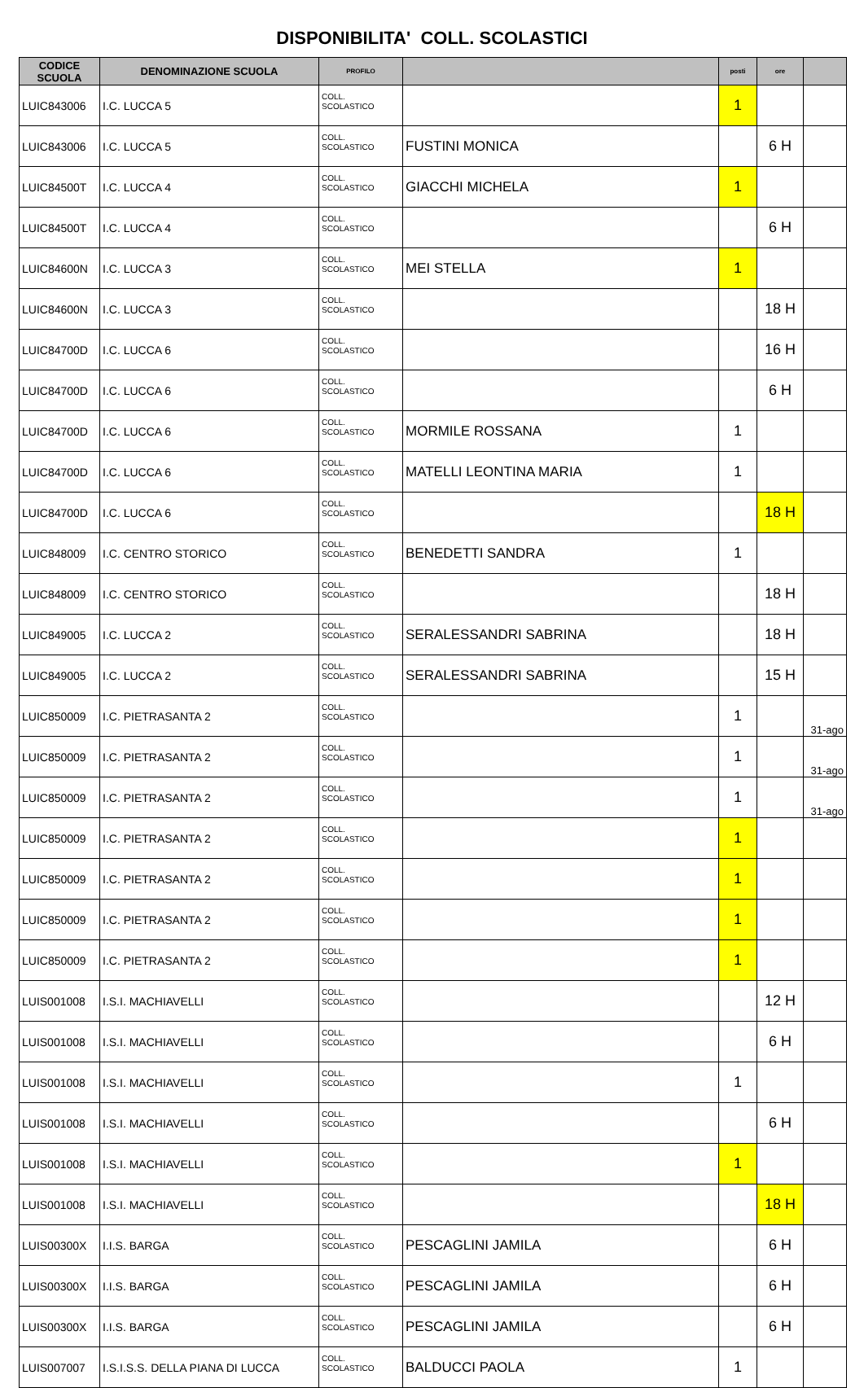DISPONIBILITA' COLL. SCOLASTICI
| CODICE SCUOLA | DENOMINAZIONE SCUOLA | PROFILO | | posti | ore | |
| --- | --- | --- | --- | --- | --- | --- |
| LUIC843006 | I.C. LUCCA 5 | COLL. SCOLASTICO | | 1 | | |
| LUIC843006 | I.C. LUCCA 5 | COLL. SCOLASTICO | FUSTINI MONICA | | 6 H | |
| LUIC84500T | I.C. LUCCA 4 | COLL. SCOLASTICO | GIACCHI MICHELA | 1 | | |
| LUIC84500T | I.C. LUCCA 4 | COLL. SCOLASTICO | | | 6 H | |
| LUIC84600N | I.C. LUCCA 3 | COLL. SCOLASTICO | MEI STELLA | 1 | | |
| LUIC84600N | I.C. LUCCA 3 | COLL. SCOLASTICO | | | 18 H | |
| LUIC84700D | I.C. LUCCA 6 | COLL. SCOLASTICO | | | 16 H | |
| LUIC84700D | I.C. LUCCA 6 | COLL. SCOLASTICO | | | 6 H | |
| LUIC84700D | I.C. LUCCA 6 | COLL. SCOLASTICO | MORMILE ROSSANA | 1 | | |
| LUIC84700D | I.C. LUCCA 6 | COLL. SCOLASTICO | MATELLI LEONTINA MARIA | 1 | | |
| LUIC84700D | I.C. LUCCA 6 | COLL. SCOLASTICO | | | 18 H | |
| LUIC848009 | I.C. CENTRO STORICO | COLL. SCOLASTICO | BENEDETTI SANDRA | 1 | | |
| LUIC848009 | I.C. CENTRO STORICO | COLL. SCOLASTICO | | | 18 H | |
| LUIC849005 | I.C. LUCCA 2 | COLL. SCOLASTICO | SERALESSANDRI SABRINA | | 18 H | |
| LUIC849005 | I.C. LUCCA 2 | COLL. SCOLASTICO | SERALESSANDRI SABRINA | | 15 H | |
| LUIC850009 | I.C. PIETRASANTA 2 | COLL. SCOLASTICO | | 1 | | 31-ago |
| LUIC850009 | I.C. PIETRASANTA 2 | COLL. SCOLASTICO | | 1 | | 31-ago |
| LUIC850009 | I.C. PIETRASANTA 2 | COLL. SCOLASTICO | | 1 | | 31-ago |
| LUIC850009 | I.C. PIETRASANTA 2 | COLL. SCOLASTICO | | 1 | | |
| LUIC850009 | I.C. PIETRASANTA 2 | COLL. SCOLASTICO | | 1 | | |
| LUIC850009 | I.C. PIETRASANTA 2 | COLL. SCOLASTICO | | 1 | | |
| LUIC850009 | I.C. PIETRASANTA 2 | COLL. SCOLASTICO | | 1 | | |
| LUIS001008 | I.S.I. MACHIAVELLI | COLL. SCOLASTICO | | | 12 H | |
| LUIS001008 | I.S.I. MACHIAVELLI | COLL. SCOLASTICO | | | 6 H | |
| LUIS001008 | I.S.I. MACHIAVELLI | COLL. SCOLASTICO | | 1 | | |
| LUIS001008 | I.S.I. MACHIAVELLI | COLL. SCOLASTICO | | | 6 H | |
| LUIS001008 | I.S.I. MACHIAVELLI | COLL. SCOLASTICO | | 1 | | |
| LUIS001008 | I.S.I. MACHIAVELLI | COLL. SCOLASTICO | | | 18 H | |
| LUIS00300X | I.I.S. BARGA | COLL. SCOLASTICO | PESCAGLINI JAMILA | | 6 H | |
| LUIS00300X | I.I.S. BARGA | COLL. SCOLASTICO | PESCAGLINI JAMILA | | 6 H | |
| LUIS00300X | I.I.S. BARGA | COLL. SCOLASTICO | PESCAGLINI JAMILA | | 6 H | |
| LUIS007007 | I.S.I.S.S. DELLA PIANA DI LUCCA | COLL. SCOLASTICO | BALDUCCI PAOLA | 1 | | |